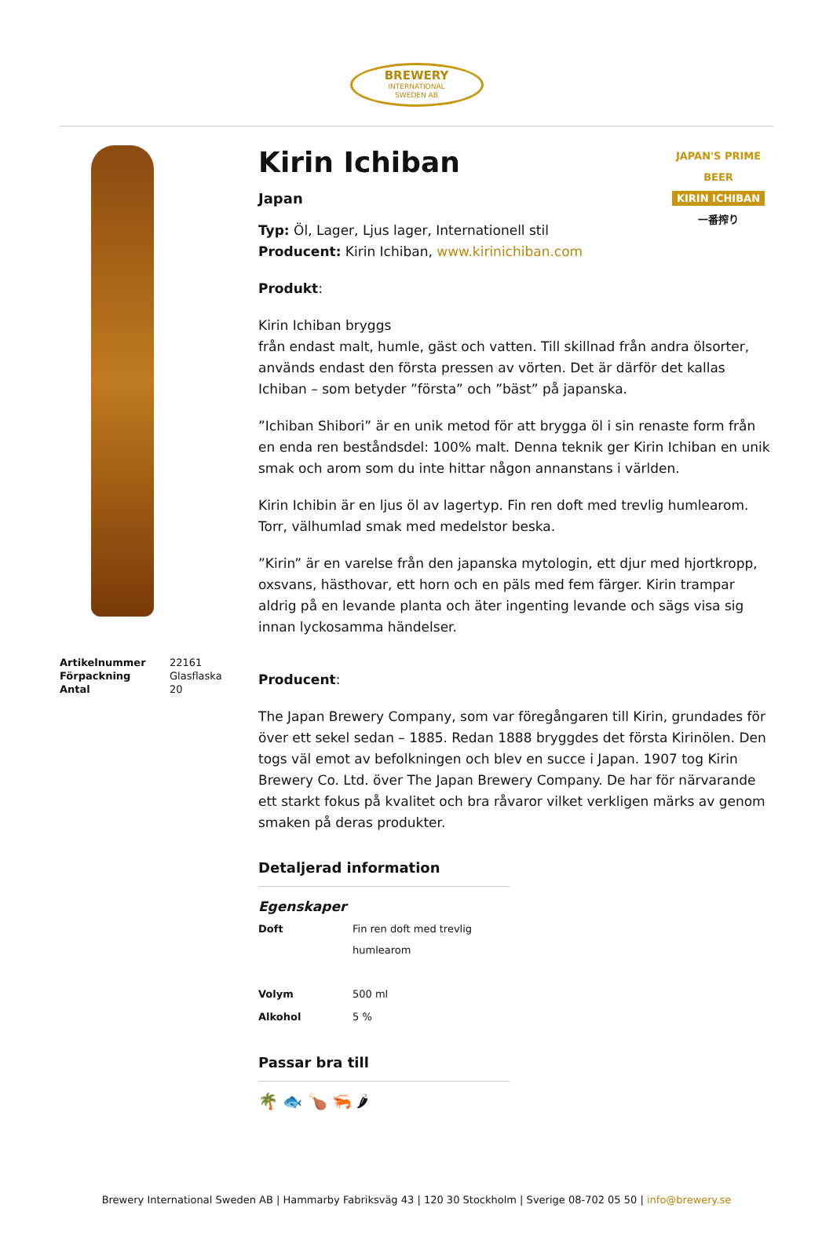BREWERY
INTERNATIONAL
SWEDEN AB
| Artikelnummer | 22161 |
| Förpackning | Glasflaska |
| Antal | 20 |
JAPAN'S PRIME BEER
KIRIN ICHIBAN
一番搾り
Kirin Ichiban
Japan
Typ: Öl, Lager, Ljus lager, Internationell stil
Producent: Kirin Ichiban, www.kirinichiban.com
Produkt:
Kirin Ichiban bryggs
från endast malt, humle, gäst och vatten. Till skillnad från andra ölsorter, används endast den första pressen av vörten. Det är därför det kallas Ichiban – som betyder ”första” och ”bäst” på japanska.
”Ichiban Shibori” är en unik metod för att brygga öl i sin renaste form från en enda ren beståndsdel: 100% malt. Denna teknik ger Kirin Ichiban en unik smak och arom som du inte hittar någon annanstans i världen.
Kirin Ichibin är en ljus öl av lagertyp. Fin ren doft med trevlig humlearom. Torr, välhumlad smak med medelstor beska.
”Kirin” är en varelse från den japanska mytologin, ett djur med hjortkropp, oxsvans, hästhovar, ett horn och en päls med fem färger. Kirin trampar aldrig på en levande planta och äter ingenting levande och sägs visa sig innan lyckosamma händelser.
Producent:
The Japan Brewery Company, som var föregångaren till Kirin, grundades för över ett sekel sedan – 1885. Redan 1888 bryggdes det första Kirinölen. Den togs väl emot av befolkningen och blev en succe i Japan. 1907 tog Kirin Brewery Co. Ltd. över The Japan Brewery Company. De har för närvarande ett starkt fokus på kvalitet och bra råvaror vilket verkligen märks av genom smaken på deras produkter.
Detaljerad information
Egenskaper
| Doft | Fin ren doft med trevlig humlearom |
| Volym | 500 ml |
| Alkohol | 5 % |
Passar bra till
🌴 🐟 🍗 🦐 🌶
Brewery International Sweden AB | Hammarby Fabriksväg 43 | 120 30 Stockholm | Sverige 08-702 05 50 | info@brewery.se